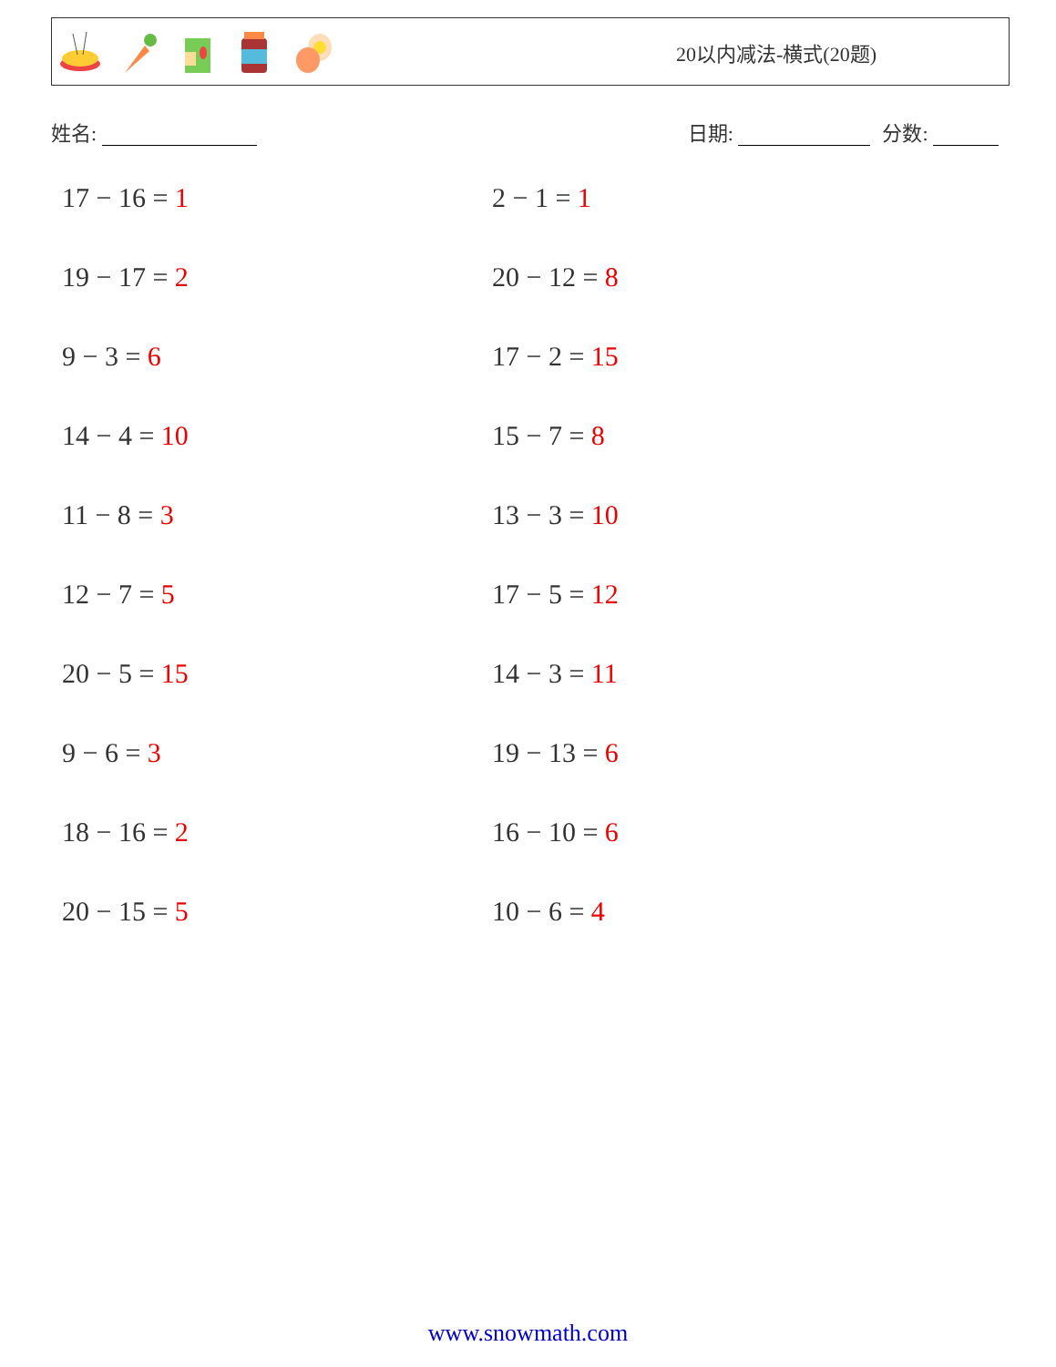20以内减法-横式(20题)
姓名: 日期: 分数:
17 − 16 = 1
2 − 1 = 1
19 − 17 = 2
20 − 12 = 8
9 − 3 = 6
17 − 2 = 15
14 − 4 = 10
15 − 7 = 8
11 − 8 = 3
13 − 3 = 10
12 − 7 = 5
17 − 5 = 12
20 − 5 = 15
14 − 3 = 11
9 − 6 = 3
19 − 13 = 6
18 − 16 = 2
16 − 10 = 6
20 − 15 = 5
10 − 6 = 4
www.snowmath.com